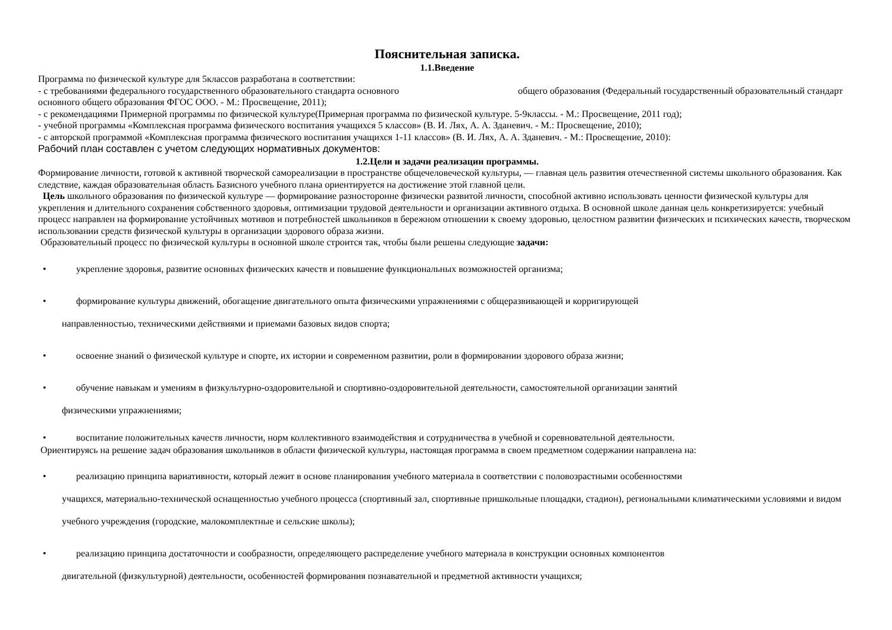Пояснительная записка.
1.1.Введение
Программа по физической культуре для 5классов разработана в соответствии:
- с требованиями федерального государственного образовательного стандарта основного общего образования (Федеральный государственный образовательный стандарт основного общего образования ФГОС ООО. - М.: Просвещение, 2011);
- с рекомендациями Примерной программы по физической культуре(Примерная программа по физической культуре. 5-9классы. - М.: Просвещение, 2011 год);
- учебной программы «Комплексная программа физического воспитания учащихся 5 классов» (В. И. Лях, А. А. Зданевич. - М.: Просвещение, 2010);
- с авторской программой «Комплексная программа физического воспитания учащихся 1-11 классов» (В. И. Лях, А. А. Зданевич. - М.: Просвещение, 2010):
Рабочий план составлен с учетом следующих нормативных документов:
1.2.Цели и задачи реализации программы.
Формирование личности, готовой к активной творческой самореализации в пространстве общечеловеческой культуры, — главная цель развития отечественной системы школьного образования. Как следствие, каждая образовательная область Базисного учебного плана ориентируется на достижение этой главной цели.
Цель школьного образования по физической культуре — формирование разносторонне физически развитой личности, способной активно использовать ценности физической культуры для укрепления и длительного сохранения собственного здоровья, оптимизации трудовой деятельности и организации активного отдыха. В основной школе данная цель конкретизируется: учебный процесс направлен на формирование устойчивых мотивов и потребностей школьников в бережном отношении к своему здоровью, целостном развитии физических и психических качеств, творческом использовании средств физической культуры в организации здорового образа жизни.
Образовательный процесс по физической культуры в основной школе строится так, чтобы были решены следующие задачи:
• укрепление здоровья, развитие основных физических качеств и повышение функциональных возможностей организма;
• формирование культуры движений, обогащение двигательного опыта физическими упражнениями с общеразвивающей и корригирующей
направленностью, техническими действиями и приемами базовых видов спорта;
• освоение знаний о физической культуре и спорте, их истории и современном развитии, роли в формировании здорового образа жизни;
• обучение навыкам и умениям в физкультурно-оздоровительной и спортивно-оздоровительной деятельности, самостоятельной организации занятий
физическими упражнениями;
• воспитание положительных качеств личности, норм коллективного взаимодействия и сотрудничества в учебной и соревновательной деятельности.
Ориентируясь на решение задач образования школьников в области физической культуры, настоящая программа в своем предметном содержании направлена на:
• реализацию принципа вариативности, который лежит в основе планирования учебного материала в соответствии с половозрастными особенностями
учащихся, материально-технической оснащенностью учебного процесса (спортивный зал, спортивные пришкольные площадки, стадион), региональными климатическими условиями и видом учебного учреждения (городские, малокомплектные и сельские школы);
• реализацию принципа достаточности и сообразности, определяющего распределение учебного материала в конструкции основных компонентов
двигательной (физкультурной) деятельности, особенностей формирования познавательной и предметной активности учащихся;